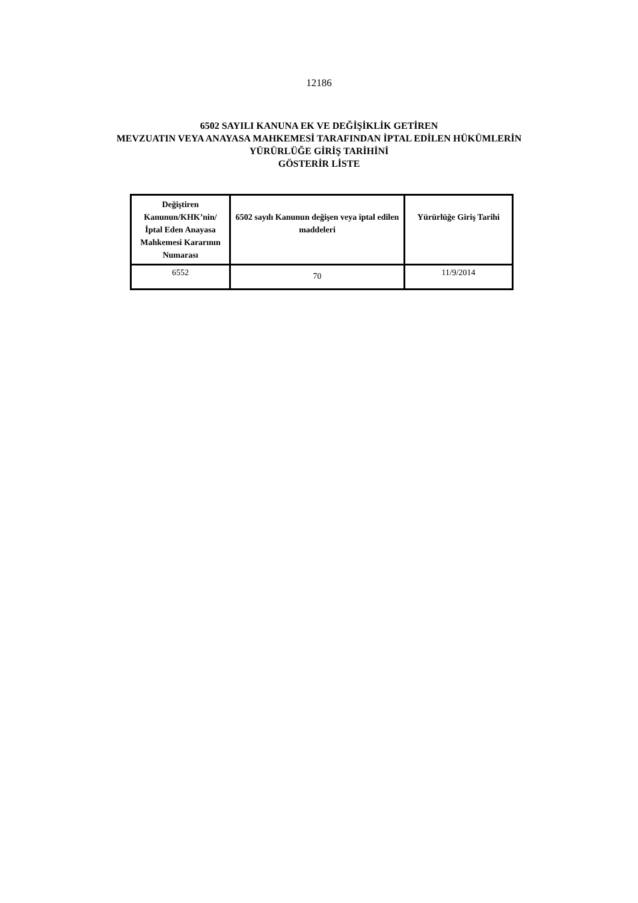12186
6502 SAYILI KANUNA EK VE DEĞİŞİKLİK GETİREN
MEVZUATIN VEYA ANAYASA MAHKEMESİ TARAFINDAN İPTAL EDİLEN HÜKÜMLERİN
YÜRÜRLÜĞE GİRİŞ TARİHİNİ
GÖSTERİR LİSTE
| Değiştiren Kanunun/KHK’nin/ İptal Eden Anayasa Mahkemesi Kararının Numarası | 6502 sayılı Kanunun değişen veya iptal edilen maddeleri | Yürürlüğe Giriş Tarihi |
| --- | --- | --- |
| 6552 | 70 | 11/9/2014 |